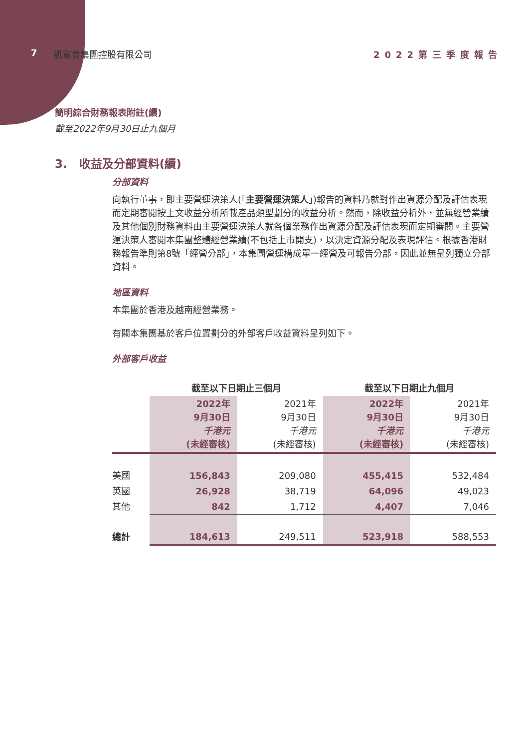7 凱富善集團控股有限公司 2022第三季度報告
簡明綜合財務報表附註(續)
截至2022年9月30日止九個月
3. 收益及分部資料(續)
分部資料
向執行董事，即主要營運決策人(「主要營運決策人」)報告的資料乃就對作出資源分配及評估表現而定期審閱按上文收益分析所載產品類型劃分的收益分析。然而，除收益分析外，並無經營業績及其他個別財務資料由主要營運決策人就各個業務作出資源分配及評估表現而定期審閱。主要營運決策人審閱本集團整體經營業績(不包括上市開支)，以決定資源分配及表現評估。根據香港財務報告準則第8號「經營分部」，本集團營運構成單一經營及可報告分部，因此並無呈列獨立分部資料。
地區資料
本集團於香港及越南經營業務。
有關本集團基於客戶位置劃分的外部客戶收益資料呈列如下。
外部客戶收益
| | 截至以下日期止三個月 | | 截至以下日期止九個月 | |
| --- | --- | --- | --- | --- |
| | 2022年 9月30日 千港元 (未經審核) | 2021年 9月30日 千港元 (未經審核) | 2022年 9月30日 千港元 (未經審核) | 2021年 9月30日 千港元 (未經審核) |
| 美國 | 156,843 | 209,080 | 455,415 | 532,484 |
| 英國 | 26,928 | 38,719 | 64,096 | 49,023 |
| 其他 | 842 | 1,712 | 4,407 | 7,046 |
| 總計 | 184,613 | 249,511 | 523,918 | 588,553 |